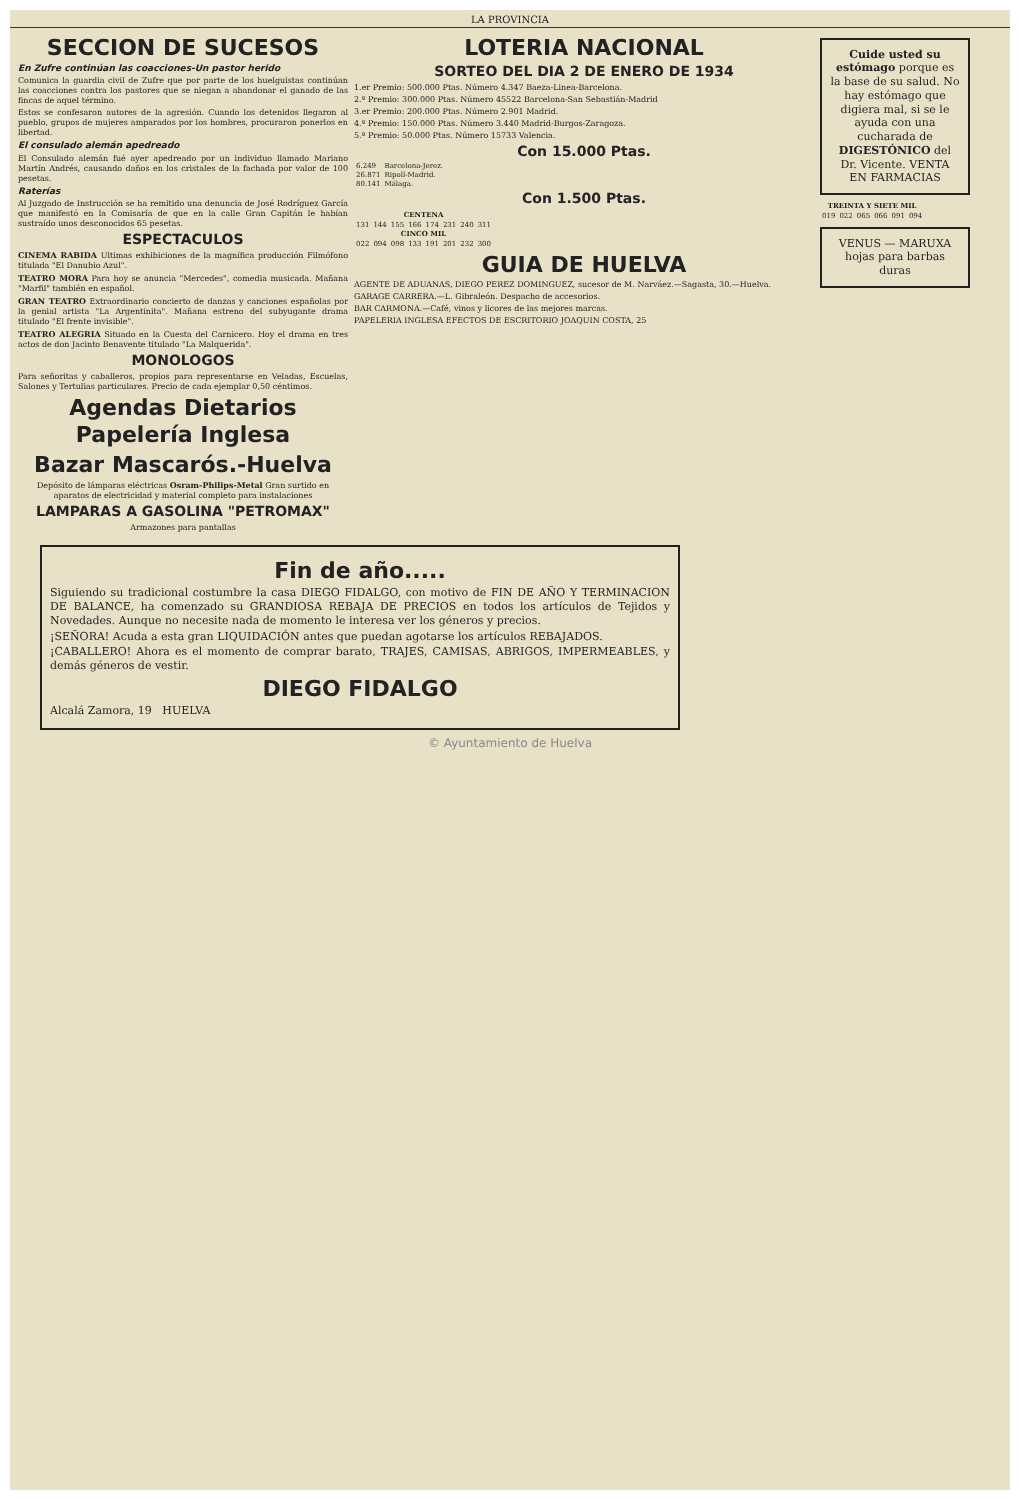LA PROVINCIA
SECCION DE SUCESOS
En Zufre continúan las coacciones-Un pastor herido
Comunica la guardia civil de Zufre que por parte de los huelguistas continúan las coacciones contra los pastores que se niegan a abandonar el ganado de las fincas de aquel término.
Estos se confesaron autores de la agresión. Cuando los detenidos llegaron al pueblo, grupos de mujeres amparados por los hombres, procuraron ponerlos en libertad.
El consulado alemán apedreado
El Consulado alemán fué ayer apedreado por un individuo llamado Mariano Martín Andrés, causando daños en los cristales de la fachada por valor de 100 pesetas.
Raterías
Al Juzgado de Instrucción se ha remitido una denuncia de José Rodríguez García que manifestó en la Comisaría de que en la calle Gran Capitán le habían sustraído unos desconocidos 65 pesetas.
ESPECTACULOS
CINEMA RABIDA Ultimas exhibiciones de la magnífica producción Filmófono titulada "El Danubio Azul".
TEATRO MORA Para hoy se anuncia "Mercedes", comedia musicada. Mañana "Marfil" también en español.
GRAN TEATRO Extraordinario concierto de danzas y canciones españolas por la genial artista "La Argentinita". Mañana estreno del subyugante drama titulado "El frente invisible".
TEATRO ALEGRIA Situado en la Cuesta del Carnicero. Hoy el drama en tres actos de don Jacinto Benavente titulado "La Malquerida".
MONOLOGOS
Para señoritas y caballeros, propios para representarse en Veladas, Escuelas, Salones y Tertulias particulares. Precio de cada ejemplar 0,50 céntimos.
Agendas Dietarios Papelería Inglesa
Bazar Mascarós.-Huelva
Depósito de lámparas eléctricas Osram-Philips-Metal Gran surtido en aparatos de electricidad y material completo para instalaciones
LAMPARAS A GASOLINA "PETROMAX"
Armazones para pantallas
LOTERIA NACIONAL
SORTEO DEL DIA 2 DE ENERO DE 1934
1.er Premio: 500.000 Ptas. Número 4.347 Baeza-Linea-Barcelona.
2.º Premio: 300.000 Ptas. Número 45522 Barcelona-San Sebastián-Madrid
3.er Premio: 200.000 Ptas. Número 2.901 Madrid.
4.º Premio: 150.000 Ptas. Número 3.440 Madrid-Burgos-Zaragoza.
5.º Premio: 50.000 Ptas. Número 15733 Valencia.
Con 15.000 Ptas.
| 6.249 | Barcelona-Jerez. |
| 26.871 | Ripoll-Madrid. |
| 80.141 | Málaga. |
Con 1.500 Ptas.
| CENTENA | | | | | | | |
| --- | --- | --- | --- | --- | --- | --- | --- |
| 131 | 144 | 155 | 166 | 174 | 231 | 240 | 311 |
| CINCO MIL | | | | | | | |
| 022 | 094 | 098 | 133 | 191 | 201 | 232 | 300 |
GUIA DE HUELVA
AGENTE DE ADUANAS, DIEGO PEREZ DOMINGUEZ, sucesor de M. Narváez.—Sagasta, 30.—Huelva.
GARAGE CARRERA.—L. Gibraleón. Despacho de accesorios.
BAR CARMONA.—Café, vinos y licores de las mejores marcas.
PAPELERIA INGLESA EFECTOS DE ESCRITORIO JOAQUIN COSTA, 25
Cuide usted su estómago porque es la base de su salud. No hay estómago que digiera mal, si se le ayuda con una cucharada de DIGESTÓNICO del Dr. Vicente. VENTA EN FARMACIAS
| TREINTA Y SIETE MIL | | | | | |
| --- | --- | --- | --- | --- | --- |
| 019 | 022 | 065 | 066 | 091 | 094 |
VENUS — MARUXA hojas para barbas duras
Fin de año.....
Siguiendo su tradicional costumbre la casa DIEGO FIDALGO, con motivo de FIN DE AÑO Y TERMINACION DE BALANCE, ha comenzado su GRANDIOSA REBAJA DE PRECIOS en todos los artículos de Tejidos y Novedades. Aunque no necesite nada de momento le interesa ver los géneros y precios.
¡SEÑORA! Acuda a esta gran LIQUIDACIÓN antes que puedan agotarse los artículos REBAJADOS.
¡CABALLERO! Ahora es el momento de comprar barato, TRAJES, CAMISAS, ABRIGOS, IMPERMEABLES, y demás géneros de vestir.
DIEGO FIDALGO
Alcalá Zamora, 19 HUELVA
© Ayuntamiento de Huelva